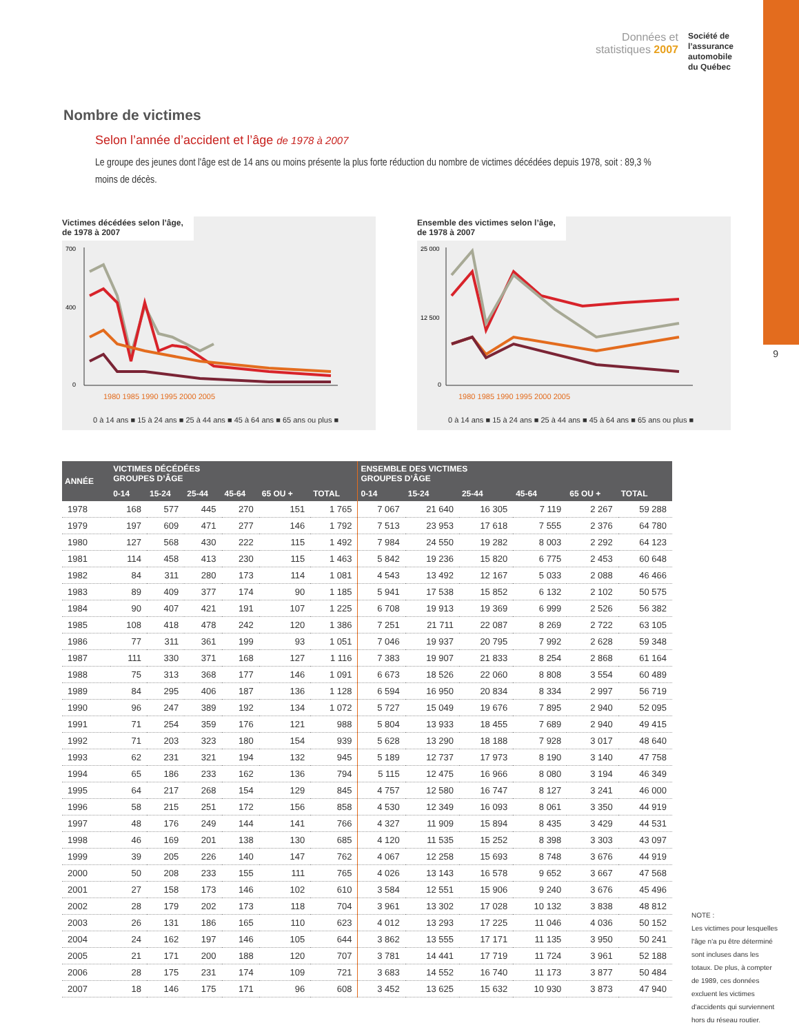9
Données et
statistiques 2007
Société de
l’assurance
automobile
du Québec
Nombre de victimes
Selon l’année d’accident et l’âge de 1978 à 2007
Le groupe des jeunes dont l'âge est de 14 ans ou moins présente la plus forte réduction du nombre de victimes décédées depuis 1978, soit : 89,3 % moins de décès.
Victimes décédées selon l’âge,
de 1978 à 2007
700
400
0
1980 1985 1990 1995 2000 2005
0 à 14 ans ■ 15 à 24 ans ■ 25 à 44 ans ■ 45 à 64 ans ■ 65 ans ou plus ■
Ensemble des victimes selon l’âge,
de 1978 à 2007
25 000
12 500
0
1980 1985 1990 1995 2000 2005
0 à 14 ans ■ 15 à 24 ans ■ 25 à 44 ans ■ 45 à 64 ans ■ 65 ans ou plus ■
| ANNÉE | VICTIMES DÉCÉDÉES GROUPES D’ÂGE | | | | | | ENSEMBLE DES VICTIMES GROUPES D’ÂGE | | | | | |
| --- | --- | --- | --- | --- | --- | --- | --- | --- | --- | --- | --- | --- |
| | 0-14 | 15-24 | 25-44 | 45-64 | 65 OU + | TOTAL | 0-14 | 15-24 | 25-44 | 45-64 | 65 OU + | TOTAL |
| 1978 | 168 | 577 | 445 | 270 | 151 | 1 765 | 7 067 | 21 640 | 16 305 | 7 119 | 2 267 | 59 288 |
| 1979 | 197 | 609 | 471 | 277 | 146 | 1 792 | 7 513 | 23 953 | 17 618 | 7 555 | 2 376 | 64 780 |
| 1980 | 127 | 568 | 430 | 222 | 115 | 1 492 | 7 984 | 24 550 | 19 282 | 8 003 | 2 292 | 64 123 |
| 1981 | 114 | 458 | 413 | 230 | 115 | 1 463 | 5 842 | 19 236 | 15 820 | 6 775 | 2 453 | 60 648 |
| 1982 | 84 | 311 | 280 | 173 | 114 | 1 081 | 4 543 | 13 492 | 12 167 | 5 033 | 2 088 | 46 466 |
| 1983 | 89 | 409 | 377 | 174 | 90 | 1 185 | 5 941 | 17 538 | 15 852 | 6 132 | 2 102 | 50 575 |
| 1984 | 90 | 407 | 421 | 191 | 107 | 1 225 | 6 708 | 19 913 | 19 369 | 6 999 | 2 526 | 56 382 |
| 1985 | 108 | 418 | 478 | 242 | 120 | 1 386 | 7 251 | 21 711 | 22 087 | 8 269 | 2 722 | 63 105 |
| 1986 | 77 | 311 | 361 | 199 | 93 | 1 051 | 7 046 | 19 937 | 20 795 | 7 992 | 2 628 | 59 348 |
| 1987 | 111 | 330 | 371 | 168 | 127 | 1 116 | 7 383 | 19 907 | 21 833 | 8 254 | 2 868 | 61 164 |
| 1988 | 75 | 313 | 368 | 177 | 146 | 1 091 | 6 673 | 18 526 | 22 060 | 8 808 | 3 554 | 60 489 |
| 1989 | 84 | 295 | 406 | 187 | 136 | 1 128 | 6 594 | 16 950 | 20 834 | 8 334 | 2 997 | 56 719 |
| 1990 | 96 | 247 | 389 | 192 | 134 | 1 072 | 5 727 | 15 049 | 19 676 | 7 895 | 2 940 | 52 095 |
| 1991 | 71 | 254 | 359 | 176 | 121 | 988 | 5 804 | 13 933 | 18 455 | 7 689 | 2 940 | 49 415 |
| 1992 | 71 | 203 | 323 | 180 | 154 | 939 | 5 628 | 13 290 | 18 188 | 7 928 | 3 017 | 48 640 |
| 1993 | 62 | 231 | 321 | 194 | 132 | 945 | 5 189 | 12 737 | 17 973 | 8 190 | 3 140 | 47 758 |
| 1994 | 65 | 186 | 233 | 162 | 136 | 794 | 5 115 | 12 475 | 16 966 | 8 080 | 3 194 | 46 349 |
| 1995 | 64 | 217 | 268 | 154 | 129 | 845 | 4 757 | 12 580 | 16 747 | 8 127 | 3 241 | 46 000 |
| 1996 | 58 | 215 | 251 | 172 | 156 | 858 | 4 530 | 12 349 | 16 093 | 8 061 | 3 350 | 44 919 |
| 1997 | 48 | 176 | 249 | 144 | 141 | 766 | 4 327 | 11 909 | 15 894 | 8 435 | 3 429 | 44 531 |
| 1998 | 46 | 169 | 201 | 138 | 130 | 685 | 4 120 | 11 535 | 15 252 | 8 398 | 3 303 | 43 097 |
| 1999 | 39 | 205 | 226 | 140 | 147 | 762 | 4 067 | 12 258 | 15 693 | 8 748 | 3 676 | 44 919 |
| 2000 | 50 | 208 | 233 | 155 | 111 | 765 | 4 026 | 13 143 | 16 578 | 9 652 | 3 667 | 47 568 |
| 2001 | 27 | 158 | 173 | 146 | 102 | 610 | 3 584 | 12 551 | 15 906 | 9 240 | 3 676 | 45 496 |
| 2002 | 28 | 179 | 202 | 173 | 118 | 704 | 3 961 | 13 302 | 17 028 | 10 132 | 3 838 | 48 812 |
| 2003 | 26 | 131 | 186 | 165 | 110 | 623 | 4 012 | 13 293 | 17 225 | 11 046 | 4 036 | 50 152 |
| 2004 | 24 | 162 | 197 | 146 | 105 | 644 | 3 862 | 13 555 | 17 171 | 11 135 | 3 950 | 50 241 |
| 2005 | 21 | 171 | 200 | 188 | 120 | 707 | 3 781 | 14 441 | 17 719 | 11 724 | 3 961 | 52 188 |
| 2006 | 28 | 175 | 231 | 174 | 109 | 721 | 3 683 | 14 552 | 16 740 | 11 173 | 3 877 | 50 484 |
| 2007 | 18 | 146 | 175 | 171 | 96 | 608 | 3 452 | 13 625 | 15 632 | 10 930 | 3 873 | 47 940 |
NOTE :
Les victimes pour lesquelles l'âge n'a pu être déterminé sont incluses dans les totaux. De plus, à compter de 1989, ces données excluent les victimes d'accidents qui surviennent hors du réseau routier.